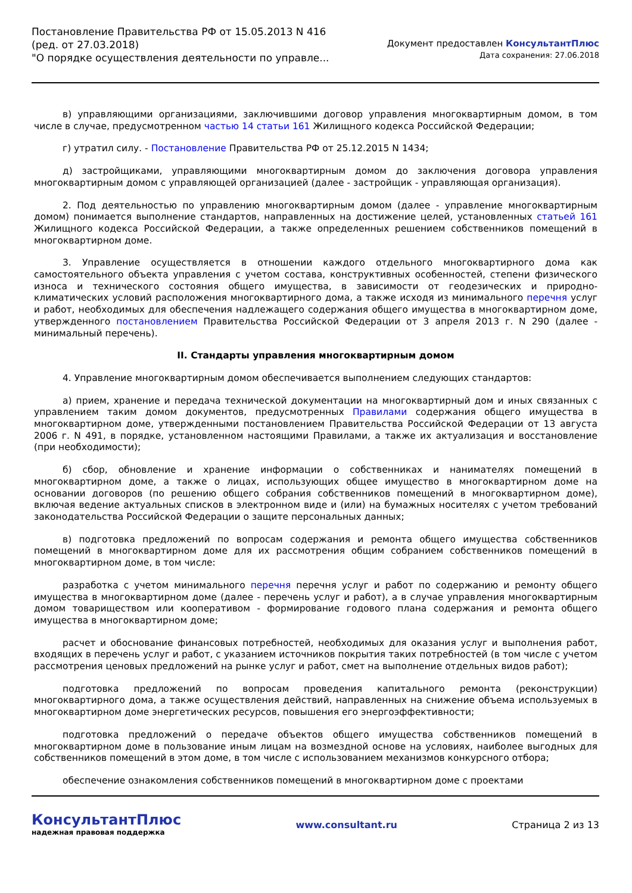Постановление Правительства РФ от 15.05.2013 N 416
(ред. от 27.03.2018)
"О порядке осуществления деятельности по управле...
Документ предоставлен КонсультантПлюс
Дата сохранения: 27.06.2018
в) управляющими организациями, заключившими договор управления многоквартирным домом, в том числе в случае, предусмотренном частью 14 статьи 161 Жилищного кодекса Российской Федерации;
г) утратил силу. - Постановление Правительства РФ от 25.12.2015 N 1434;
д) застройщиками, управляющими многоквартирным домом до заключения договора управления многоквартирным домом с управляющей организацией (далее - застройщик - управляющая организация).
2. Под деятельностью по управлению многоквартирным домом (далее - управление многоквартирным домом) понимается выполнение стандартов, направленных на достижение целей, установленных статьей 161 Жилищного кодекса Российской Федерации, а также определенных решением собственников помещений в многоквартирном доме.
3. Управление осуществляется в отношении каждого отдельного многоквартирного дома как самостоятельного объекта управления с учетом состава, конструктивных особенностей, степени физического износа и технического состояния общего имущества, в зависимости от геодезических и природно-климатических условий расположения многоквартирного дома, а также исходя из минимального перечня услуг и работ, необходимых для обеспечения надлежащего содержания общего имущества в многоквартирном доме, утвержденного постановлением Правительства Российской Федерации от 3 апреля 2013 г. N 290 (далее - минимальный перечень).
II. Стандарты управления многоквартирным домом
4. Управление многоквартирным домом обеспечивается выполнением следующих стандартов:
а) прием, хранение и передача технической документации на многоквартирный дом и иных связанных с управлением таким домом документов, предусмотренных Правилами содержания общего имущества в многоквартирном доме, утвержденными постановлением Правительства Российской Федерации от 13 августа 2006 г. N 491, в порядке, установленном настоящими Правилами, а также их актуализация и восстановление (при необходимости);
б) сбор, обновление и хранение информации о собственниках и нанимателях помещений в многоквартирном доме, а также о лицах, использующих общее имущество в многоквартирном доме на основании договоров (по решению общего собрания собственников помещений в многоквартирном доме), включая ведение актуальных списков в электронном виде и (или) на бумажных носителях с учетом требований законодательства Российской Федерации о защите персональных данных;
в) подготовка предложений по вопросам содержания и ремонта общего имущества собственников помещений в многоквартирном доме для их рассмотрения общим собранием собственников помещений в многоквартирном доме, в том числе:
разработка с учетом минимального перечня перечня услуг и работ по содержанию и ремонту общего имущества в многоквартирном доме (далее - перечень услуг и работ), а в случае управления многоквартирным домом товариществом или кооперативом - формирование годового плана содержания и ремонта общего имущества в многоквартирном доме;
расчет и обоснование финансовых потребностей, необходимых для оказания услуг и выполнения работ, входящих в перечень услуг и работ, с указанием источников покрытия таких потребностей (в том числе с учетом рассмотрения ценовых предложений на рынке услуг и работ, смет на выполнение отдельных видов работ);
подготовка предложений по вопросам проведения капитального ремонта (реконструкции) многоквартирного дома, а также осуществления действий, направленных на снижение объема используемых в многоквартирном доме энергетических ресурсов, повышения его энергоэффективности;
подготовка предложений о передаче объектов общего имущества собственников помещений в многоквартирном доме в пользование иным лицам на возмездной основе на условиях, наиболее выгодных для собственников помещений в этом доме, в том числе с использованием механизмов конкурсного отбора;
обеспечение ознакомления собственников помещений в многоквартирном доме с проектами
КонсультантПлюс
надежная правовая поддержка
www.consultant.ru Страница 2 из 13